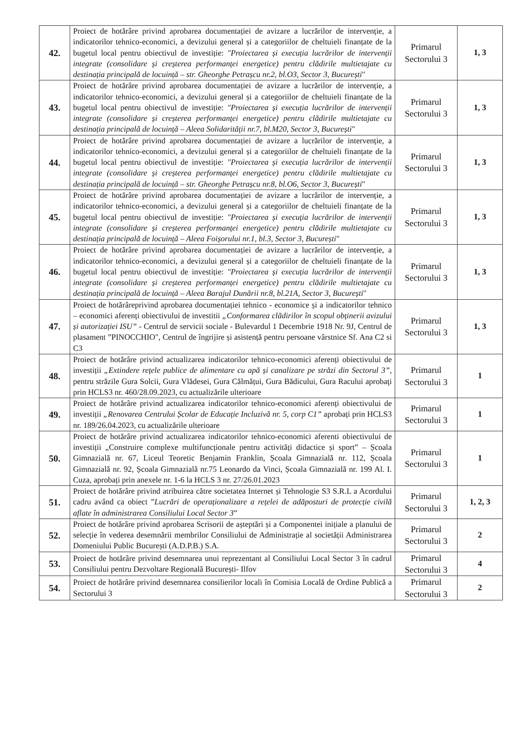| 42. | Proiect de hotărâre privind aprobarea documentației de avizare a lucrărilor de intervenție, a indicatorilor tehnico-economici, a devizului general și a categoriilor de cheltuieli finanțate de la bugetul local pentru obiectivul de investiție: "Proiectarea și execuția lucrărilor de intervenții integrate (consolidare și creșterea performanței energetice) pentru clădirile multietajate cu destinația principală de locuință – str. Gheorghe Petrașcu nr.2, bl.O3, Sector 3, București " | Primarul Sectorului 3 | 1, 3 |
| 43. | Proiect de hotărâre privind aprobarea documentației de avizare a lucrărilor de intervenție, a indicatorilor tehnico-economici, a devizului general și a categoriilor de cheltuieli finanțate de la bugetul local pentru obiectivul de investiție: "Proiectarea și execuția lucrărilor de intervenții integrate (consolidare și creșterea performanței energetice) pentru clădirile multietajate cu destinația principală de locuință – Aleea Solidarității nr.7, bl.M20, Sector 3, București " | Primarul Sectorului 3 | 1, 3 |
| 44. | Proiect de hotărâre privind aprobarea documentației de avizare a lucrărilor de intervenție, a indicatorilor tehnico-economici, a devizului general și a categoriilor de cheltuieli finanțate de la bugetul local pentru obiectivul de investiție: "Proiectarea și execuția lucrărilor de intervenții integrate (consolidare și creșterea performanței energetice) pentru clădirile multietajate cu destinația principală de locuință – str. Gheorghe Petrașcu nr.8, bl.O6, Sector 3, București " | Primarul Sectorului 3 | 1, 3 |
| 45. | Proiect de hotărâre privind aprobarea documentației de avizare a lucrărilor de intervenție, a indicatorilor tehnico-economici, a devizului general și a categoriilor de cheltuieli finanțate de la bugetul local pentru obiectivul de investiție: "Proiectarea și execuția lucrărilor de intervenții integrate (consolidare și creșterea performanței energetice) pentru clădirile multietajate cu destinația principală de locuință – Aleea Foișorului nr.1, bl.3, Sector 3, București " | Primarul Sectorului 3 | 1, 3 |
| 46. | Proiect de hotărâre privind aprobarea documentației de avizare a lucrărilor de intervenție, a indicatorilor tehnico-economici, a devizului general și a categoriilor de cheltuieli finanțate de la bugetul local pentru obiectivul de investiție: "Proiectarea și execuția lucrărilor de intervenții integrate (consolidare și creșterea performanței energetice) pentru clădirile multietajate cu destinația principală de locuință – Aleea Barajul Dunării nr.8, bl.21A, Sector 3, București " | Primarul Sectorului 3 | 1, 3 |
| 47. | Proiect de hotărâreprivind aprobarea documentației tehnico - economice și a indicatorilor tehnico – economici aferenți obiectivului de investitii „Conformarea clădirilor în scopul obținerii avizului și autorizației ISU” - Centrul de servicii sociale - Bulevardul 1 Decembrie 1918 Nr. 9J, Centrul de plasament ”PINOCCHIO", Centrul de îngrijire și asistență pentru persoane vârstnice Sf. Ana C2 si C3 | Primarul Sectorului 3 | 1, 3 |
| 48. | Proiect de hotărâre privind actualizarea indicatorilor tehnico-economici aferenți obiectivului de investiții „Extindere rețele publice de alimentare cu apă și canalizare pe străzi din Sectorul 3” , pentru străzile Gura Solcii, Gura Vlădesei, Gura Călmățui, Gura Bădicului, Gura Racului aprobaţi prin HCLS3 nr. 460/28.09.2023, cu actualizările ulterioare | Primarul Sectorului 3 | 1 |
| 49. | Proiect de hotărâre privind actualizarea indicatorilor tehnico-economici aferenți obiectivului de investiții „Renovarea Centrului Școlar de Educație Incluzivă nr. 5, corp C1” aprobați prin HCLS3 nr. 189/26.04.2023, cu actualizările ulterioare | Primarul Sectorului 3 | 1 |
| 50. | Proiect de hotărâre privind actualizarea indicatorilor tehnico-economici aferenti obiectivului de investiții „Construire complexe multifuncționale pentru activități didactice și sport” – Școala Gimnazială nr. 67, Liceul Teoretic Benjamin Franklin, Școala Gimnazială nr. 112, Școala Gimnazială nr. 92, Școala Gimnazială nr.75 Leonardo da Vinci, Școala Gimnazială nr. 199 Al. I. Cuza, aprobați prin anexele nr. 1-6 la HCLS 3 nr. 27/26.01.2023 | Primarul Sectorului 3 | 1 |
| 51. | Proiect de hotărâre privind atribuirea către societatea Internet și Tehnologie S3 S.R.L a Acordului cadru având ca obiect ” Lucrări de operaționalizare a rețelei de adăposturi de protecție civilă aflate în administrarea Consiliului Local Sector 3 ” | Primarul Sectorului 3 | 1, 2, 3 |
| 52. | Proiect de hotărâre privind aprobarea Scrisorii de așteptări și a Componentei inițiale a planului de selecție în vederea desemnării membrilor Consiliului de Administrație al societății Administrarea Domeniului Public București (A.D.P.B.) S.A. | Primarul Sectorului 3 | 2 |
| 53. | Proiect de hotărâre privind desemnarea unui reprezentant al Consiliului Local Sector 3 în cadrul Consiliului pentru Dezvoltare Regională București- Ilfov | Primarul Sectorului 3 | 4 |
| 54. | Proiect de hotărâre privind desemnarea consilierilor locali în Comisia Locală de Ordine Publică a Sectorului 3 | Primarul Sectorului 3 | 2 |